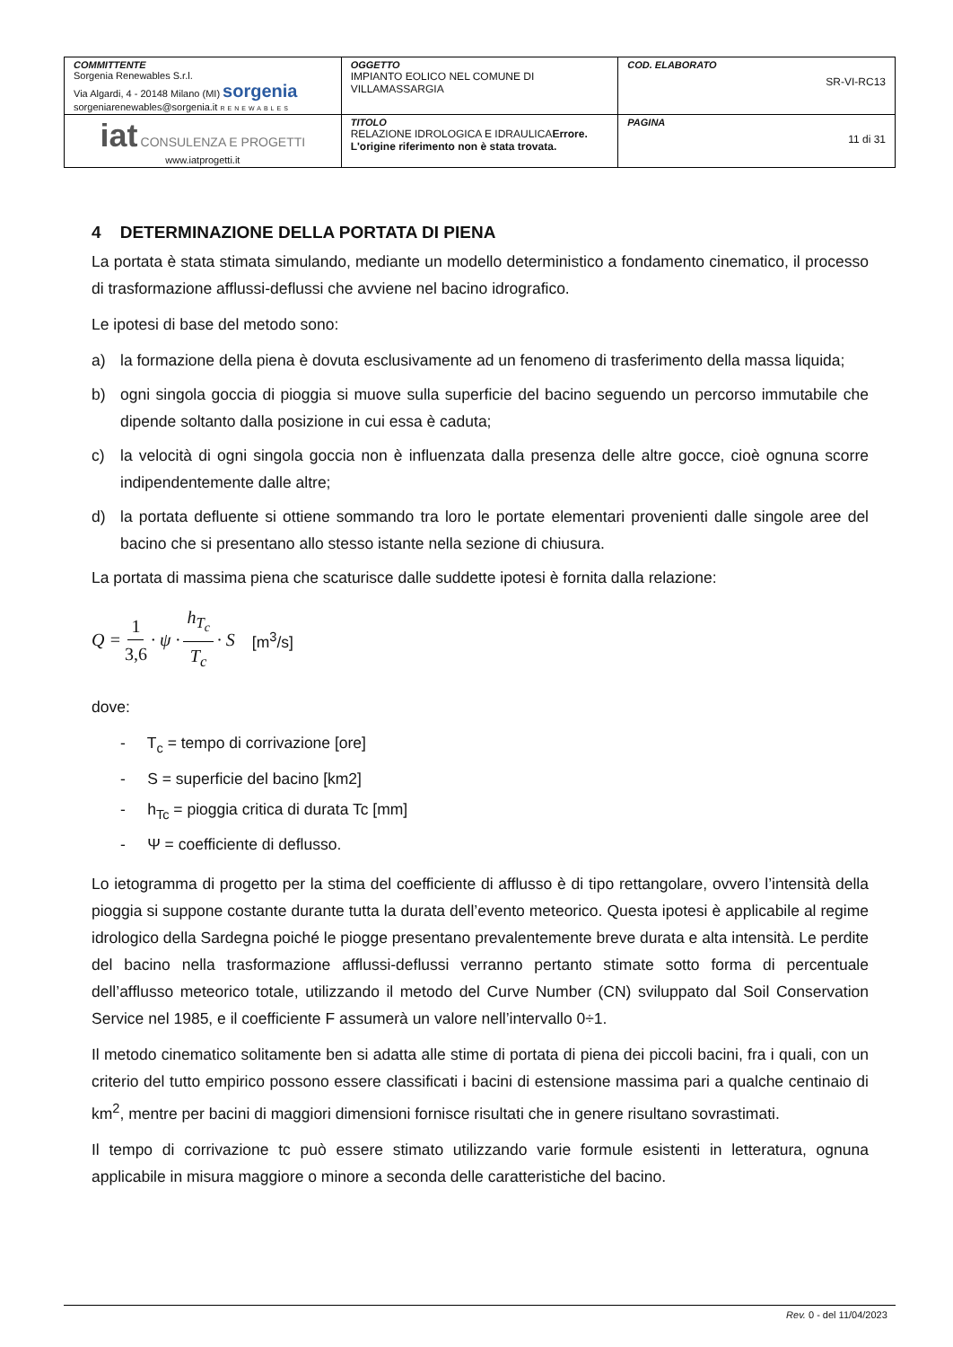| COMMITTENTE Sorgenia Renewables S.r.l. Via Algardi, 4 - 20148 Milano (MI) sorgenia sorgeniarenewables@sorgenia.it RENEWABLES | OGGETTO IMPIANTO EOLICO NEL COMUNE DI VILLAMASSARGIA | COD. ELABORATO SR-VI-RC13 |
| iat CONSULENZA E PROGETTI www.iatprogetti.it | TITOLO RELAZIONE IDROLOGICA E IDRAULICA Errore. L'origine riferimento non è stata trovata. | PAGINA 11 di 31 |
4 DETERMINAZIONE DELLA PORTATA DI PIENA
La portata è stata stimata simulando, mediante un modello deterministico a fondamento cinematico, il processo di trasformazione afflussi-deflussi che avviene nel bacino idrografico.
Le ipotesi di base del metodo sono:
a) la formazione della piena è dovuta esclusivamente ad un fenomeno di trasferimento della massa liquida;
b) ogni singola goccia di pioggia si muove sulla superficie del bacino seguendo un percorso immutabile che dipende soltanto dalla posizione in cui essa è caduta;
c) la velocità di ogni singola goccia non è influenzata dalla presenza delle altre gocce, cioè ognuna scorre indipendentemente dalle altre;
d) la portata defluente si ottiene sommando tra loro le portate elementari provenienti dalle singole aree del bacino che si presentano allo stesso istante nella sezione di chiusura.
La portata di massima piena che scaturisce dalle suddette ipotesi è fornita dalla relazione:
Q = 1 3,6 · ψ · h<sub>T<sub>c</sub></sub> T<sub>c</sub> · S [m<sup>3</sup>/s]
dove:
- T<sub>c</sub> = tempo di corrivazione [ore]
- S = superficie del bacino [km2]
- h<sub>Tc</sub> = pioggia critica di durata Tc [mm]
- Ψ = coefficiente di deflusso.
Lo ietogramma di progetto per la stima del coefficiente di afflusso è di tipo rettangolare, ovvero l’intensità della pioggia si suppone costante durante tutta la durata dell’evento meteorico. Questa ipotesi è applicabile al regime idrologico della Sardegna poiché le piogge presentano prevalentemente breve durata e alta intensità. Le perdite del bacino nella trasformazione afflussi-deflussi verranno pertanto stimate sotto forma di percentuale dell’afflusso meteorico totale, utilizzando il metodo del Curve Number (CN) sviluppato dal Soil Conservation Service nel 1985, e il coefficiente F assumerà un valore nell’intervallo 0÷1.
Il metodo cinematico solitamente ben si adatta alle stime di portata di piena dei piccoli bacini, fra i quali, con un criterio del tutto empirico possono essere classificati i bacini di estensione massima pari a qualche centinaio di km<sup>2</sup>, mentre per bacini di maggiori dimensioni fornisce risultati che in genere risultano sovrastimati.
Il tempo di corrivazione tc può essere stimato utilizzando varie formule esistenti in letteratura, ognuna applicabile in misura maggiore o minore a seconda delle caratteristiche del bacino.
Rev. 0 - del 11/04/2023